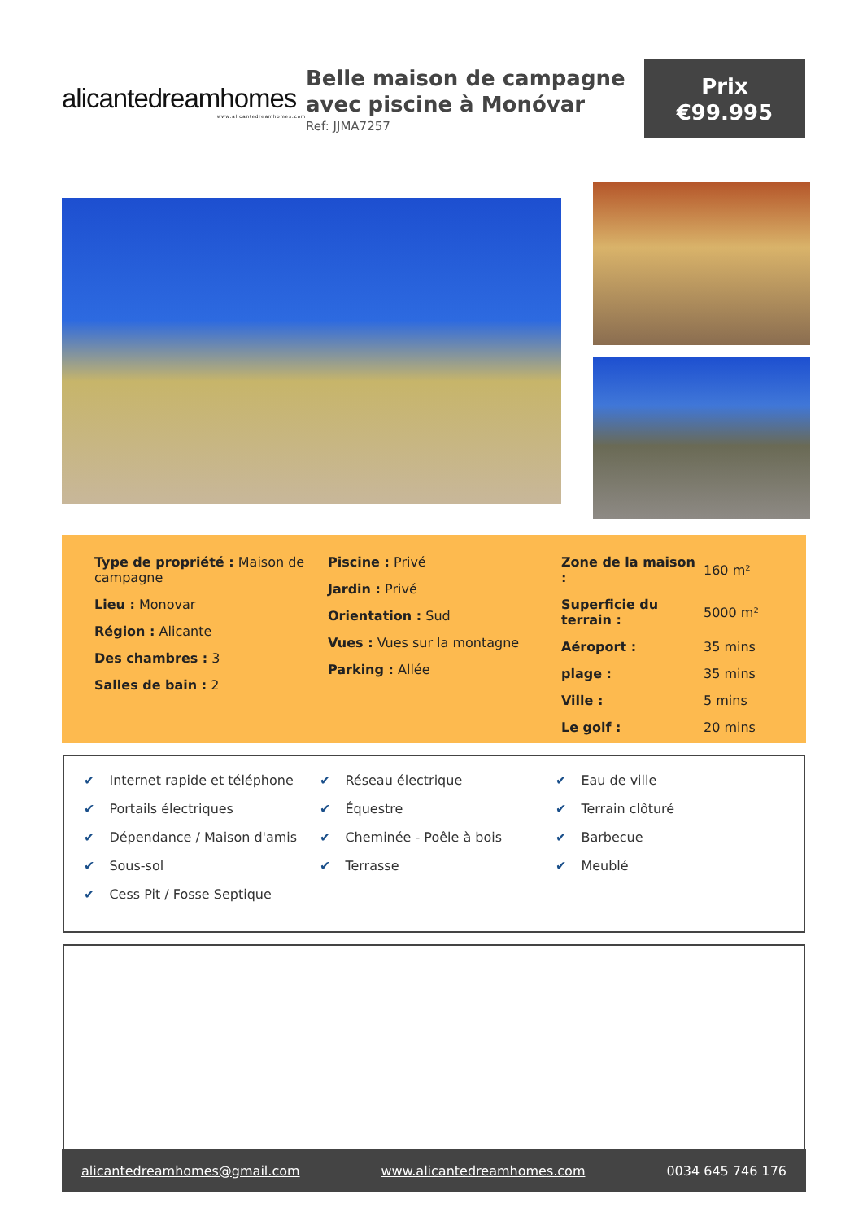alicantedreamhomes
www.alicantedreamhomes.com
Belle maison de campagne avec piscine à Monóvar
Ref: JJMA7257
Prix
€99.995
Type de propriété : Maison de campagne
Lieu : Monovar
Région : Alicante
Des chambres : 3
Salles de bain : 2
Piscine : Privé
Jardin : Privé
Orientation : Sud
Vues : Vues sur la montagne
Parking : Allée
| Zone de la maison : | 160 m² |
| Superficie du terrain : | 5000 m² |
| Aéroport : | 35 mins |
| plage : | 35 mins |
| Ville : | 5 mins |
| Le golf : | 20 mins |
✔ Internet rapide et téléphone
✔ Portails électriques
✔ Dépendance / Maison d'amis
✔ Sous-sol
✔ Cess Pit / Fosse Septique
✔ Réseau électrique
✔ Équestre
✔ Cheminée - Poêle à bois
✔ Terrasse
✔ Eau de ville
✔ Terrain clôturé
✔ Barbecue
✔ Meublé
alicantedreamhomes@gmail.com www.alicantedreamhomes.com 0034 645 746 176